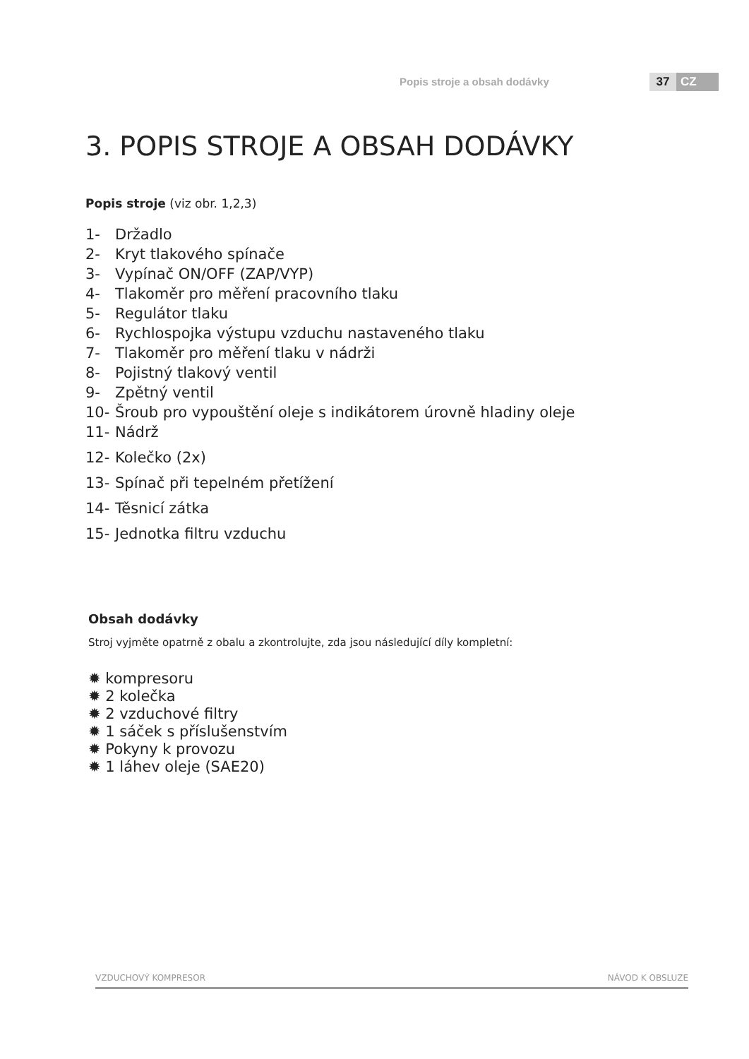Popis stroje a obsah dodávky 37 CZ
3. POPIS STROJE A OBSAH DODÁVKY
Popis stroje (viz obr. 1,2,3)
1- Držadlo
2- Kryt tlakového spínače
3- Vypínač ON/OFF (ZAP/VYP)
4- Tlakoměr pro měření pracovního tlaku
5- Regulátor tlaku
6- Rychlospojka výstupu vzduchu nastaveného tlaku
7- Tlakoměr pro měření tlaku v nádrži
8- Pojistný tlakový ventil
9- Zpětný ventil
10- Šroub pro vypouštění oleje s indikátorem úrovně hladiny oleje
11- Nádrž
12- Kolečko (2x)
13- Spínač při tepelném přetížení
14- Těsnicí zátka
15- Jednotka filtru vzduchu
Obsah dodávky
Stroj vyjměte opatrně z obalu a zkontrolujte, zda jsou následující díly kompletní:
✹ kompresoru
✹ 2 kolečka
✹ 2 vzduchové filtry
✹ 1 sáček s příslušenstvím
✹ Pokyny k provozu
✹ 1 láhev oleje (SAE20)
VZDUCHOVÝ KOMPRESOR NÁVOD K OBSLUZE